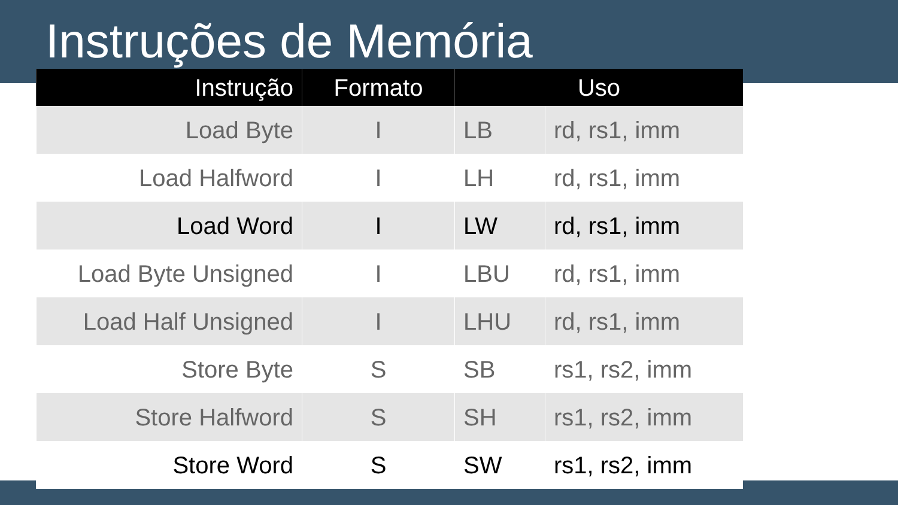Instruções de Memória
| Instrução | Formato | Uso | |
| --- | --- | --- | --- |
| Load Byte | I | LB | rd, rs1, imm |
| Load Halfword | I | LH | rd, rs1, imm |
| Load Word | I | LW | rd, rs1, imm |
| Load Byte Unsigned | I | LBU | rd, rs1, imm |
| Load Half Unsigned | I | LHU | rd, rs1, imm |
| Store Byte | S | SB | rs1, rs2, imm |
| Store Halfword | S | SH | rs1, rs2, imm |
| Store Word | S | SW | rs1, rs2, imm |